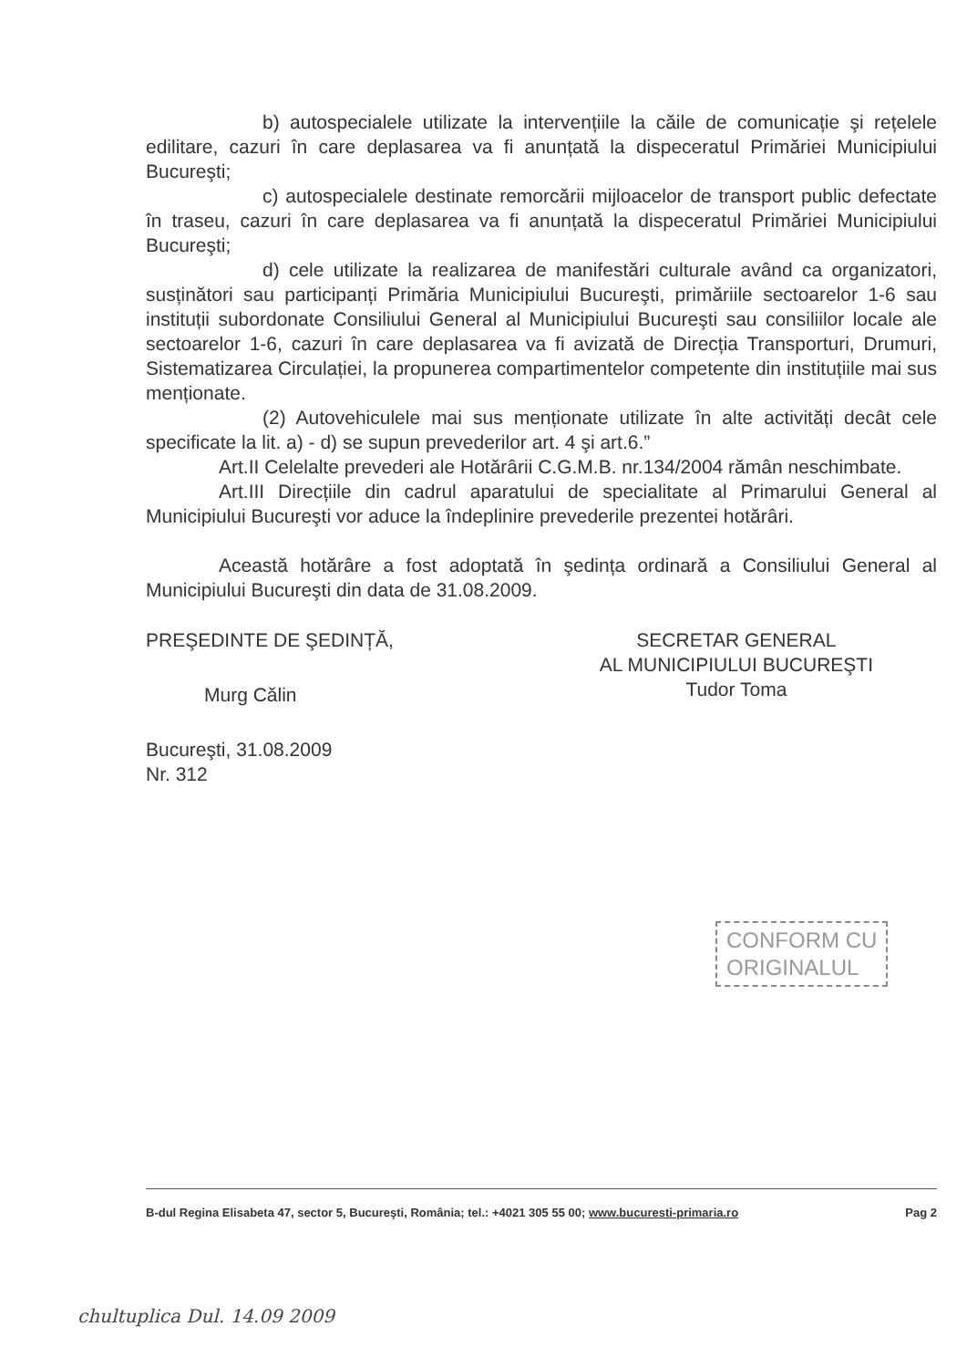b) autospecialele utilizate la intervențiile la căile de comunicație şi rețelele edilitare, cazuri în care deplasarea va fi anunțată la dispeceratul Primăriei Municipiului Bucureşti;
c) autospecialele destinate remorcării mijloacelor de transport public defectate în traseu, cazuri în care deplasarea va fi anunțată la dispeceratul Primăriei Municipiului Bucureşti;
d) cele utilizate la realizarea de manifestări culturale având ca organizatori, susținători sau participanți Primăria Municipiului Bucureşti, primăriile sectoarelor 1-6 sau instituții subordonate Consiliului General al Municipiului Bucureşti sau consiliilor locale ale sectoarelor 1-6, cazuri în care deplasarea va fi avizată de Direcția Transporturi, Drumuri, Sistematizarea Circulației, la propunerea compartimentelor competente din instituțiile mai sus menționate.
(2) Autovehiculele mai sus menționate utilizate în alte activități decât cele specificate la lit. a) - d) se supun prevederilor art. 4 şi art.6.”
Art.II Celelalte prevederi ale Hotărârii C.G.M.B. nr.134/2004 rămân neschimbate.
Art.III Direcțiile din cadrul aparatului de specialitate al Primarului General al Municipiului Bucureşti vor aduce la îndeplinire prevederile prezentei hotărâri.
Această hotărâre a fost adoptată în şedința ordinară a Consiliului General al Municipiului Bucureşti din data de 31.08.2009.
PREŞEDINTE DE ŞEDINȚĂ,
Murg Călin
Bucureşti, 31.08.2009
Nr. 312
SECRETAR GENERAL
AL MUNICIPIULUI BUCUREŞTI
Tudor Toma
CONFORM CU
ORIGINALUL
B-dul Regina Elisabeta 47, sector 5, Bucureşti, România; tel.: +4021 305 55 00; www.bucuresti-primaria.ro Pag 2
chultuplica Dul. 14.09 2009